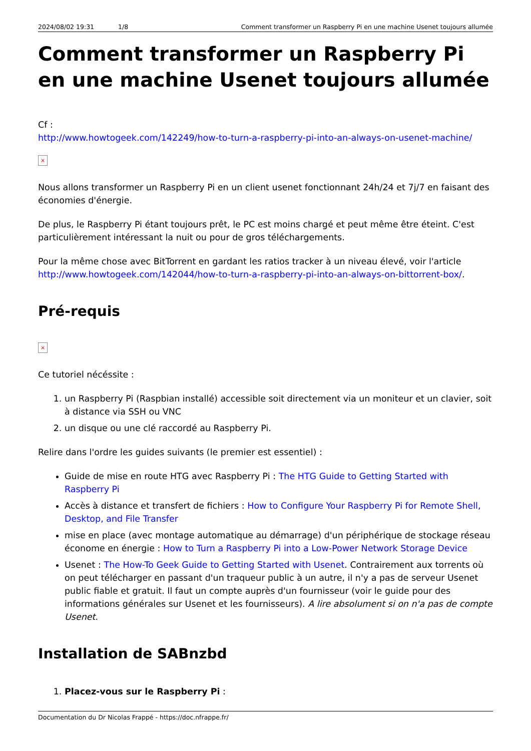2024/08/02 19:31 1/8 Comment transformer un Raspberry Pi en une machine Usenet toujours allumée
Comment transformer un Raspberry Pi en une machine Usenet toujours allumée
Cf :
http://www.howtogeek.com/142249/how-to-turn-a-raspberry-pi-into-an-always-on-usenet-machine/
×
Nous allons transformer un Raspberry Pi en un client usenet fonctionnant 24h/24 et 7j/7 en faisant des économies d'énergie.
De plus, le Raspberry Pi étant toujours prêt, le PC est moins chargé et peut même être éteint. C'est particulièrement intéressant la nuit ou pour de gros téléchargements.
Pour la même chose avec BitTorrent en gardant les ratios tracker à un niveau élevé, voir l'article http://www.howtogeek.com/142044/how-to-turn-a-raspberry-pi-into-an-always-on-bittorrent-box/.
Pré-requis
×
Ce tutoriel nécéssite :
1. un Raspberry Pi (Raspbian installé) accessible soit directement via un moniteur et un clavier, soit à distance via SSH ou VNC
2. un disque ou une clé raccordé au Raspberry Pi.
Relire dans l'ordre les guides suivants (le premier est essentiel) :
Guide de mise en route HTG avec Raspberry Pi : The HTG Guide to Getting Started with Raspberry Pi
Accès à distance et transfert de fichiers : How to Configure Your Raspberry Pi for Remote Shell, Desktop, and File Transfer
mise en place (avec montage automatique au démarrage) d'un périphérique de stockage réseau économe en énergie : How to Turn a Raspberry Pi into a Low-Power Network Storage Device
Usenet : The How-To Geek Guide to Getting Started with Usenet. Contrairement aux torrents où on peut télécharger en passant d'un traqueur public à un autre, il n'y a pas de serveur Usenet public fiable et gratuit. Il faut un compte auprès d'un fournisseur (voir le guide pour des informations générales sur Usenet et les fournisseurs). A lire absolument si on n'a pas de compte Usenet.
Installation de SABnzbd
1. Placez-vous sur le Raspberry Pi :
Documentation du Dr Nicolas Frappé - https://doc.nfrappe.fr/